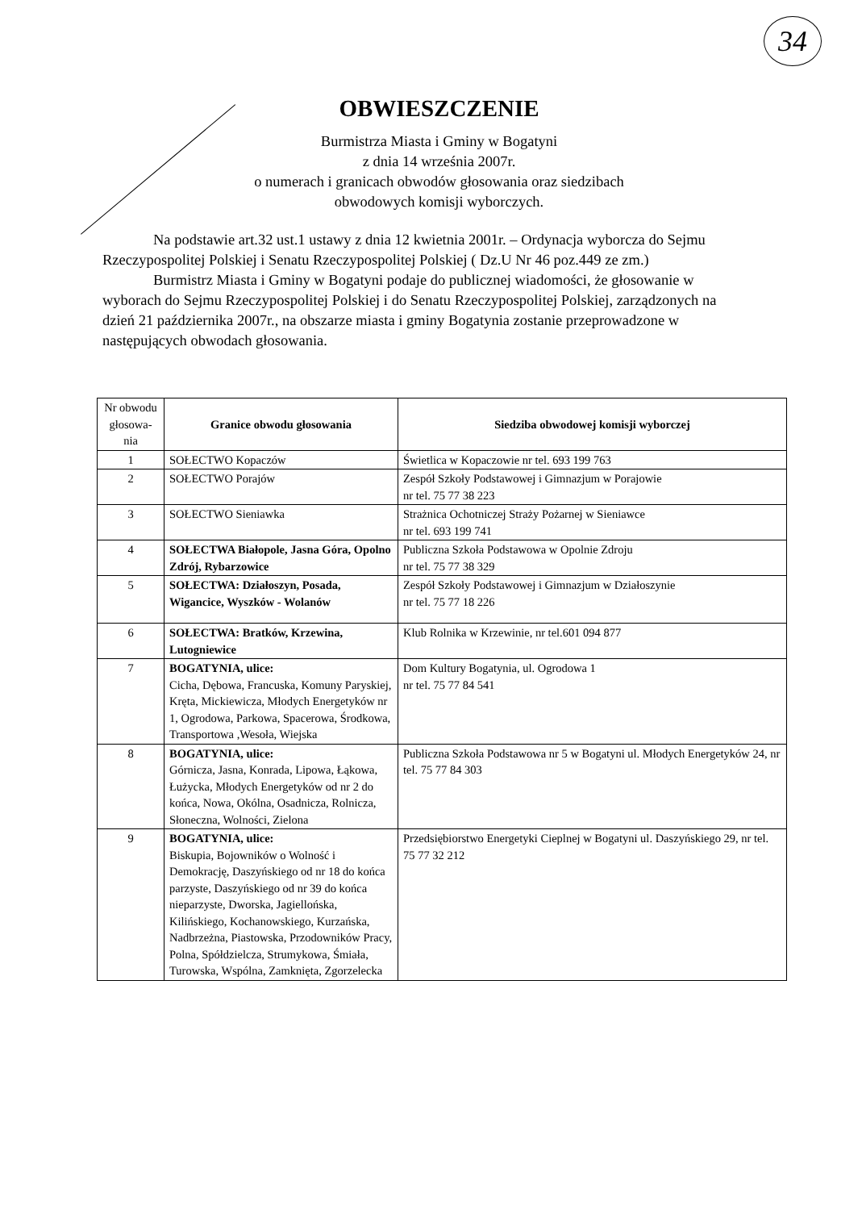34
OBWIESZCZENIE
Burmistrza Miasta i Gminy w Bogatyni
z dnia 14 września 2007r.
o numerach i granicach obwodów głosowania oraz siedzibach
obwodowych komisji wyborczych.
Na podstawie art.32 ust.1 ustawy z dnia 12 kwietnia 2001r. – Ordynacja wyborcza do Sejmu Rzeczypospolitej Polskiej i Senatu Rzeczypospolitej Polskiej ( Dz.U Nr 46 poz.449 ze zm.)
Burmistrz Miasta i Gminy w Bogatyni podaje do publicznej wiadomości, że głosowanie w wyborach do Sejmu Rzeczypospolitej Polskiej i do Senatu Rzeczypospolitej Polskiej, zarządzonych na dzień 21 października 2007r., na obszarze miasta i gminy Bogatynia zostanie przeprowadzone w następujących obwodach głosowania.
| Nr obwodu głosowa-nia | Granice obwodu głosowania | Siedziba obwodowej komisji wyborczej |
| --- | --- | --- |
| 1 | SOŁECTWO Kopaczów | Świetlica w Kopaczowie nr tel. 693 199 763 |
| 2 | SOŁECTWO Porajów | Zespół Szkoły Podstawowej i Gimnazjum w Porajowie nr tel. 75 77 38 223 |
| 3 | SOŁECTWO Sieniawka | Strażnica Ochotniczej Straży Pożarnej w Sieniawce nr tel. 693 199 741 |
| 4 | SOŁECTWA Białopole, Jasna Góra, Opolno Zdrój, Rybarzowice | Publiczna Szkoła Podstawowa w Opolnie Zdroju nr tel. 75 77 38 329 |
| 5 | SOŁECTWA: Działoszyn, Posada, Wigancice, Wyszków - Wolanów | Zespół Szkoły Podstawowej i Gimnazjum w Działoszynie nr tel. 75 77 18 226 |
| 6 | SOŁECTWA: Bratków, Krzewina, Lutogniewice | Klub Rolnika w Krzewinie, nr tel.601 094 877 |
| 7 | BOGATYNIA, ulice: Cicha, Dębowa, Francuska, Komuny Paryskiej, Kręta, Mickiewicza, Młodych Energetyków nr 1, Ogrodowa, Parkowa, Spacerowa, Środkowa, Transportowa ,Wesoła, Wiejska | Dom Kultury Bogatynia, ul. Ogrodowa 1 nr tel. 75 77 84 541 |
| 8 | BOGATYNIA, ulice: Górnicza, Jasna, Konrada, Lipowa, Łąkowa, Łużycka, Młodych Energetyków od nr 2 do końca, Nowa, Okólna, Osadnicza, Rolnicza, Słoneczna, Wolności, Zielona | Publiczna Szkoła Podstawowa nr 5 w Bogatyni ul. Młodych Energetyków 24, nr tel. 75 77 84 303 |
| 9 | BOGATYNIA, ulice: Biskupia, Bojowników o Wolność i Demokrację, Daszyńskiego od nr 18 do końca parzyste, Daszyńskiego od nr 39 do końca nieparzyste, Dworska, Jagiellońska, Kilińskiego, Kochanowskiego, Kurzańska, Nadbrzeżna, Piastowska, Przodowników Pracy, Polna, Spółdzielcza, Strumykowa, Śmiała, Turowska, Wspólna, Zamknięta, Zgorzelecka | Przedsiębiorstwo Energetyki Cieplnej w Bogatyni ul. Daszyńskiego 29, nr tel. 75 77 32 212 |